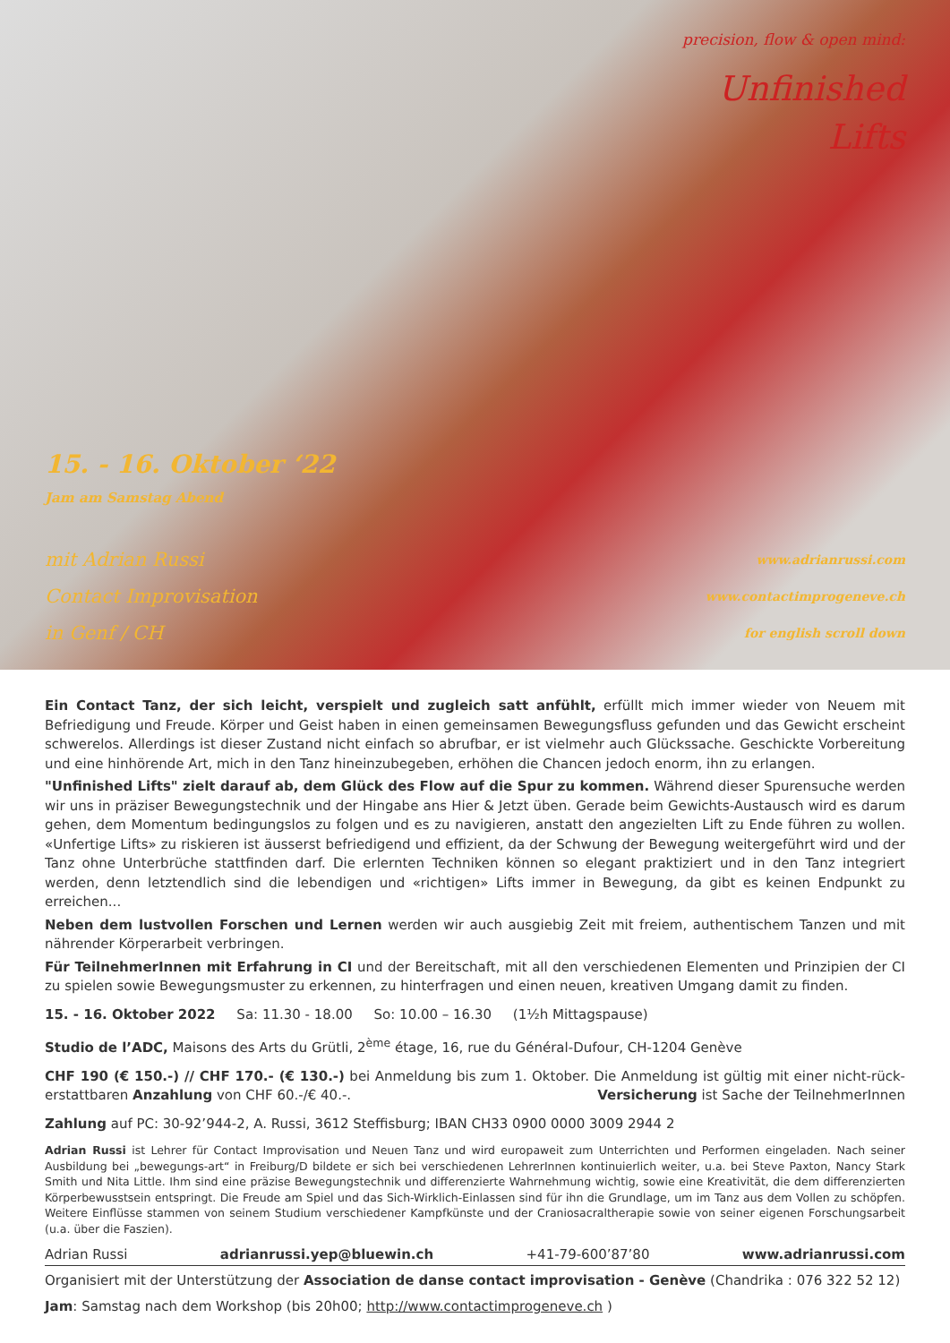15. - 16. Oktober ‘22
Jam am Samstag Abend
mit Adrian Russi
Contact Improvisation
in Genf / CH
precision, flow & open mind:
Unfinished
Lifts
www.adrianrussi.com
www.contactimprogeneve.ch
for english scroll down
Ein Contact Tanz, der sich leicht, verspielt und zugleich satt anfühlt, erfüllt mich immer wieder von Neuem mit Befriedigung und Freude. Körper und Geist haben in einen gemeinsamen Bewegungsfluss gefunden und das Gewicht erscheint schwerelos. Allerdings ist dieser Zustand nicht einfach so abrufbar, er ist vielmehr auch Glückssache. Geschickte Vorbereitung und eine hinhörende Art, mich in den Tanz hineinzubegeben, erhöhen die Chancen jedoch enorm, ihn zu erlangen.
"Unfinished Lifts" zielt darauf ab, dem Glück des Flow auf die Spur zu kommen. Während dieser Spurensuche werden wir uns in präziser Bewegungstechnik und der Hingabe ans Hier & Jetzt üben. Gerade beim Gewichts-Austausch wird es darum gehen, dem Momentum bedingungslos zu folgen und es zu navigieren, anstatt den angezielten Lift zu Ende führen zu wollen. «Unfertige Lifts» zu riskieren ist äusserst befriedigend und effizient, da der Schwung der Bewegung weitergeführt wird und der Tanz ohne Unterbrüche stattfinden darf. Die erlernten Techniken können so elegant praktiziert und in den Tanz integriert werden, denn letztendlich sind die lebendigen und «richtigen» Lifts immer in Bewegung, da gibt es keinen Endpunkt zu erreichen...
Neben dem lustvollen Forschen und Lernen werden wir auch ausgiebig Zeit mit freiem, authentischem Tanzen und mit nährender Körperarbeit verbringen.
Für TeilnehmerInnen mit Erfahrung in CI und der Bereitschaft, mit all den verschiedenen Elementen und Prinzipien der CI zu spielen sowie Bewegungsmuster zu erkennen, zu hinterfragen und einen neuen, kreativen Umgang damit zu finden.
15. - 16. Oktober 2022 Sa: 11.30 - 18.00 So: 10.00 – 16.30 (1½h Mittagspause)
Studio de l’ADC, Maisons des Arts du Grütli, 2<sup>ème</sup> étage, 16, rue du Général-Dufour, CH-1204 Genève
CHF 190 (€ 150.-) // CHF 170.- (€ 130.-) bei Anmeldung bis zum 1. Oktober. Die Anmeldung ist gültig mit einer nicht-rück-erstattbaren Anzahlung von CHF 60.-/€ 40.-. Versicherung ist Sache der TeilnehmerInnen
Zahlung auf PC: 30-92’944-2, A. Russi, 3612 Steffisburg; IBAN CH33 0900 0000 3009 2944 2
Adrian Russi ist Lehrer für Contact Improvisation und Neuen Tanz und wird europaweit zum Unterrichten und Performen eingeladen. Nach seiner Ausbildung bei „bewegungs-art“ in Freiburg/D bildete er sich bei verschiedenen LehrerInnen kontinuierlich weiter, u.a. bei Steve Paxton, Nancy Stark Smith und Nita Little. Ihm sind eine präzise Bewegungstechnik und differenzierte Wahrnehmung wichtig, sowie eine Kreativität, die dem differenzierten Körperbewusstsein entspringt. Die Freude am Spiel und das Sich-Wirklich-Einlassen sind für ihn die Grundlage, um im Tanz aus dem Vollen zu schöpfen. Weitere Einflüsse stammen von seinem Studium verschiedener Kampfkünste und der Craniosacraltherapie sowie von seiner eigenen Forschungsarbeit (u.a. über die Faszien).
Adrian Russi adrianrussi.yep@bluewin.ch +41-79-600’87’80 www.adrianrussi.com
Organisiert mit der Unterstützung der Association de danse contact improvisation - Genève (Chandrika : 076 322 52 12)
Jam: Samstag nach dem Workshop (bis 20h00; http://www.contactimprogeneve.ch )